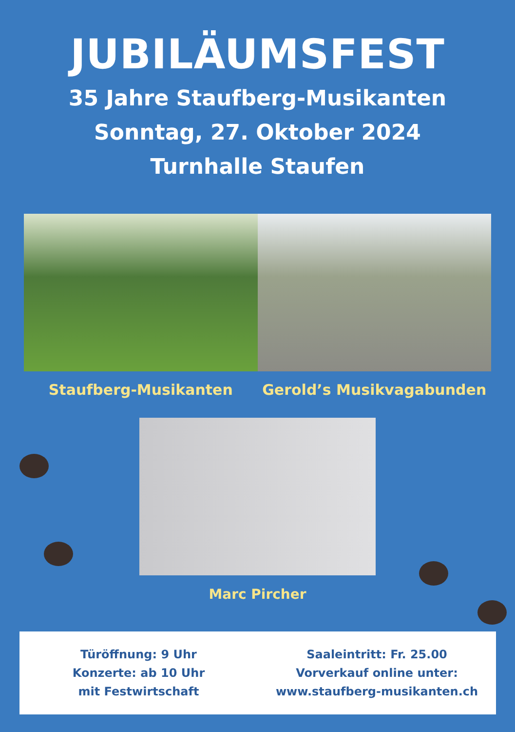JUBILÄUMSFEST
35 Jahre Staufberg-Musikanten
Sonntag, 27. Oktober 2024
Turnhalle Staufen
Staufberg-Musikanten Gerold’s Musikvagabunden
Marc Pircher
Türöffnung: 9 Uhr
Konzerte: ab 10 Uhr
mit Festwirtschaft
Saaleintritt: Fr. 25.00
Vorverkauf online unter:
www.staufberg-musikanten.ch